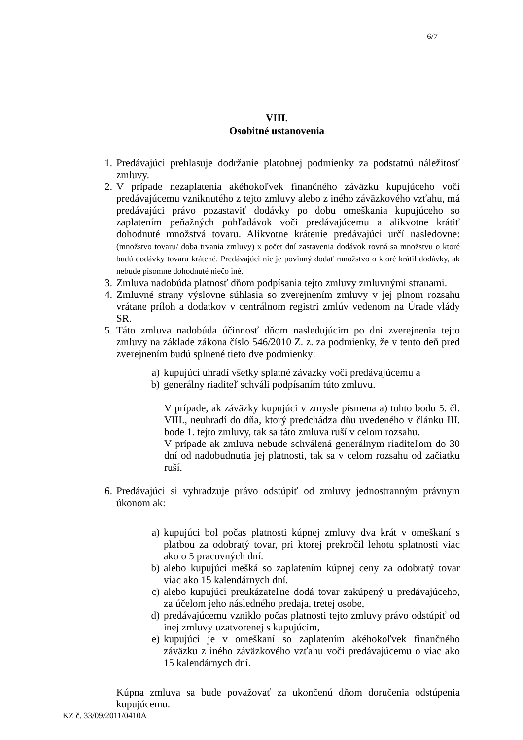6/7
VIII.
Osobitné ustanovenia
1. Predávajúci prehlasuje dodržanie platobnej podmienky za podstatnú náležitosť zmluvy.
2. V prípade nezaplatenia akéhokoľvek finančného záväzku kupujúceho voči predávajúcemu vzniknutého z tejto zmluvy alebo z iného záväzkového vzťahu, má predávajúci právo pozastaviť dodávky po dobu omeškania kupujúceho so zaplatením peňažných pohľadávok voči predávajúcemu a alikvotne krátiť dohodnuté množstvá tovaru. Alikvotne krátenie predávajúci určí nasledovne: (množstvo tovaru/ doba trvania zmluvy) x počet dní zastavenia dodávok rovná sa množstvu o ktoré budú dodávky tovaru krátené. Predávajúci nie je povinný dodať množstvo o ktoré krátil dodávky, ak nebude písomne dohodnuté niečo iné.
3. Zmluva nadobúda platnosť dňom podpísania tejto zmluvy zmluvnými stranami.
4. Zmluvné strany výslovne súhlasia so zverejnením zmluvy v jej plnom rozsahu vrátane príloh a dodatkov v centrálnom registri zmlúv vedenom na Úrade vlády SR.
5. Táto zmluva nadobúda účinnosť dňom nasledujúcim po dni zverejnenia tejto zmluvy na základe zákona číslo 546/2010 Z. z. za podmienky, že v tento deň pred zverejnením budú splnené tieto dve podmienky:
a) kupujúci uhradí všetky splatné záväzky voči predávajúcemu a
b) generálny riaditeľ schváli podpísaním túto zmluvu.
V prípade, ak záväzky kupujúci v zmysle písmena a) tohto bodu 5. čl. VIII., neuhradí do dňa, ktorý predchádza dňu uvedeného v článku III. bode 1. tejto zmluvy, tak sa táto zmluva ruší v celom rozsahu.
V prípade ak zmluva nebude schválená generálnym riaditeľom do 30 dní od nadobudnutia jej platnosti, tak sa v celom rozsahu od začiatku ruší.
6. Predávajúci si vyhradzuje právo odstúpiť od zmluvy jednostranným právnym úkonom ak:
a) kupujúci bol počas platnosti kúpnej zmluvy dva krát v omeškaní s platbou za odobratý tovar, pri ktorej prekročil lehotu splatnosti viac ako o 5 pracovných dní.
b) alebo kupujúci mešká so zaplatením kúpnej ceny za odobratý tovar viac ako 15 kalendárnych dní.
c) alebo kupujúci preukázateľne dodá tovar zakúpený u predávajúceho, za účelom jeho následného predaja, tretej osobe,
d) predávajúcemu vzniklo počas platnosti tejto zmluvy právo odstúpiť od inej zmluvy uzatvorenej s kupujúcim,
e) kupujúci je v omeškaní so zaplatením akéhokoľvek finančného záväzku z iného záväzkového vzťahu voči predávajúcemu o viac ako 15 kalendárnych dní.
Kúpna zmluva sa bude považovať za ukončenú dňom doručenia odstúpenia kupujúcemu.
KZ č. 33/09/2011/0410A